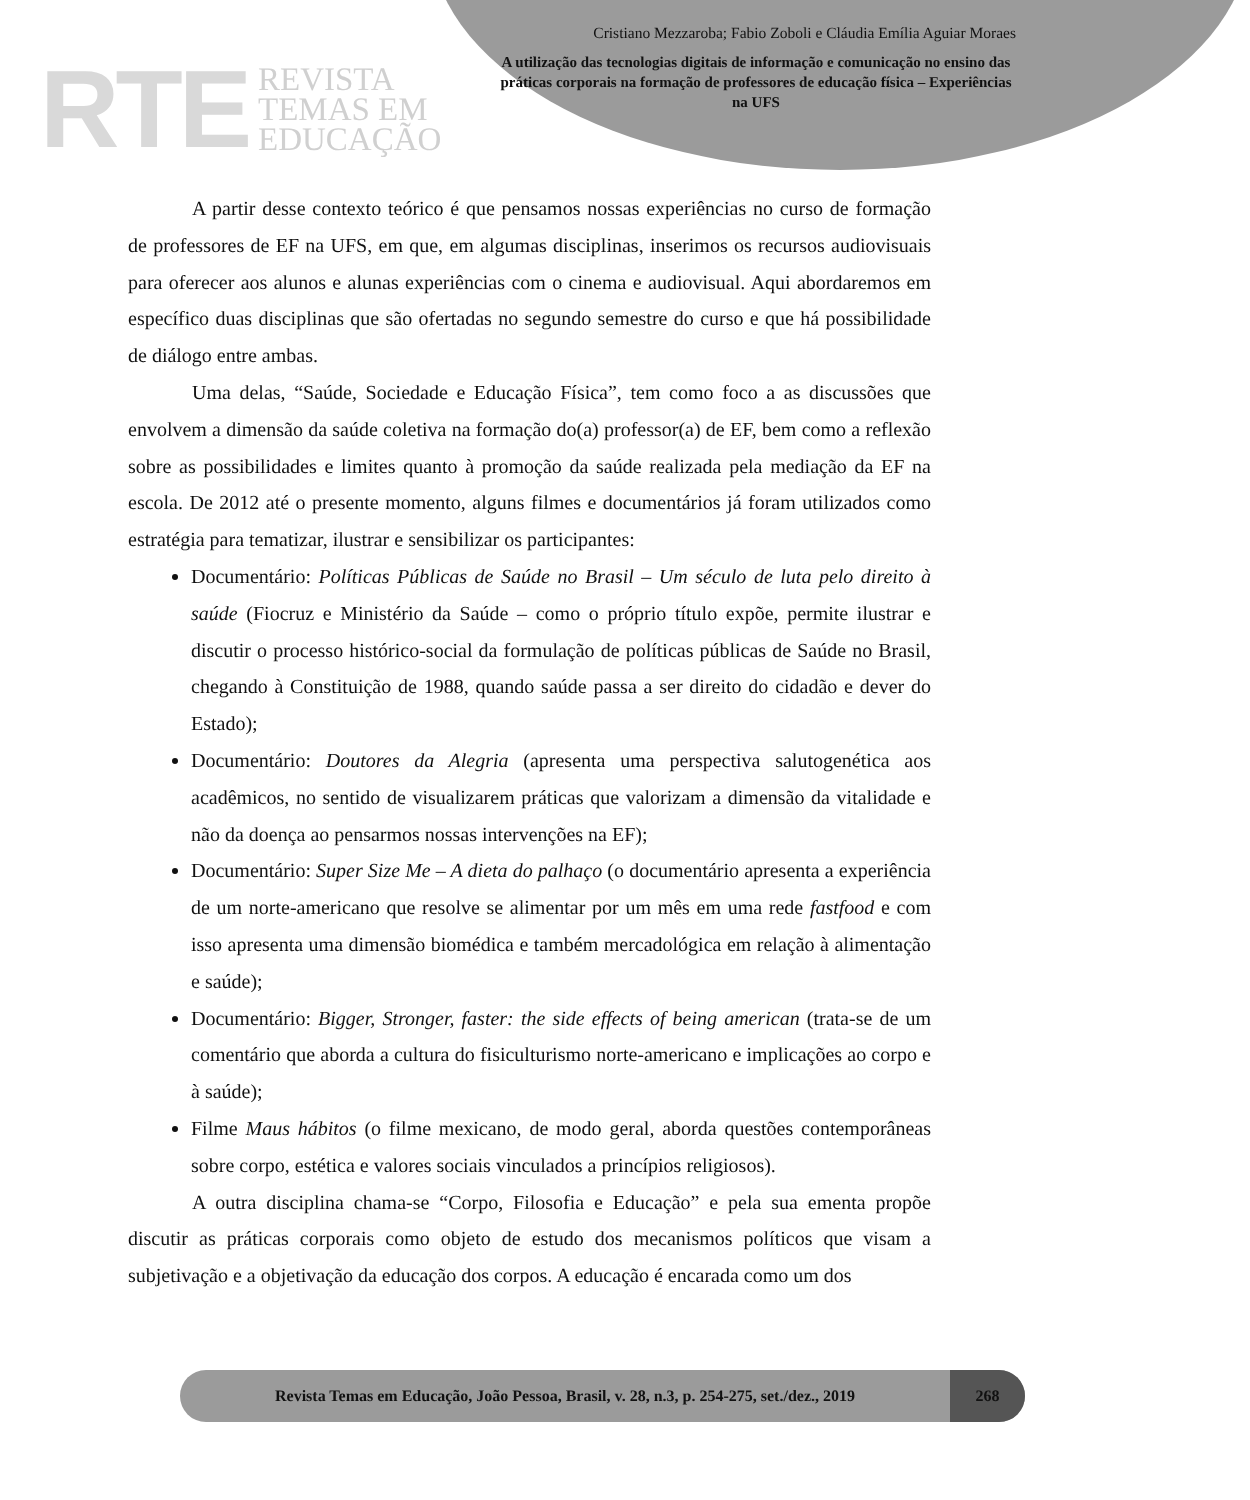RTE
REVISTA
TEMAS EM
EDUCAÇÃO
Cristiano Mezzaroba; Fabio Zoboli e Cláudia Emília Aguiar Moraes
A utilização das tecnologias digitais de informação e comunicação no ensino das práticas corporais na formação de professores de educação física – Experiências na UFS
A partir desse contexto teórico é que pensamos nossas experiências no curso de formação de professores de EF na UFS, em que, em algumas disciplinas, inserimos os recursos audiovisuais para oferecer aos alunos e alunas experiências com o cinema e audiovisual. Aqui abordaremos em específico duas disciplinas que são ofertadas no segundo semestre do curso e que há possibilidade de diálogo entre ambas.
Uma delas, “Saúde, Sociedade e Educação Física”, tem como foco a as discussões que envolvem a dimensão da saúde coletiva na formação do(a) professor(a) de EF, bem como a reflexão sobre as possibilidades e limites quanto à promoção da saúde realizada pela mediação da EF na escola. De 2012 até o presente momento, alguns filmes e documentários já foram utilizados como estratégia para tematizar, ilustrar e sensibilizar os participantes:
Documentário: Políticas Públicas de Saúde no Brasil – Um século de luta pelo direito à saúde (Fiocruz e Ministério da Saúde – como o próprio título expõe, permite ilustrar e discutir o processo histórico-social da formulação de políticas públicas de Saúde no Brasil, chegando à Constituição de 1988, quando saúde passa a ser direito do cidadão e dever do Estado);
Documentário: Doutores da Alegria (apresenta uma perspectiva salutogenética aos acadêmicos, no sentido de visualizarem práticas que valorizam a dimensão da vitalidade e não da doença ao pensarmos nossas intervenções na EF);
Documentário: Super Size Me – A dieta do palhaço (o documentário apresenta a experiência de um norte-americano que resolve se alimentar por um mês em uma rede fastfood e com isso apresenta uma dimensão biomédica e também mercadológica em relação à alimentação e saúde);
Documentário: Bigger, Stronger, faster: the side effects of being american (trata-se de um comentário que aborda a cultura do fisiculturismo norte-americano e implicações ao corpo e à saúde);
Filme Maus hábitos (o filme mexicano, de modo geral, aborda questões contemporâneas sobre corpo, estética e valores sociais vinculados a princípios religiosos).
A outra disciplina chama-se “Corpo, Filosofia e Educação” e pela sua ementa propõe discutir as práticas corporais como objeto de estudo dos mecanismos políticos que visam a subjetivação e a objetivação da educação dos corpos. A educação é encarada como um dos
Revista Temas em Educação, João Pessoa, Brasil, v. 28, n.3, p. 254-275, set./dez., 2019
268